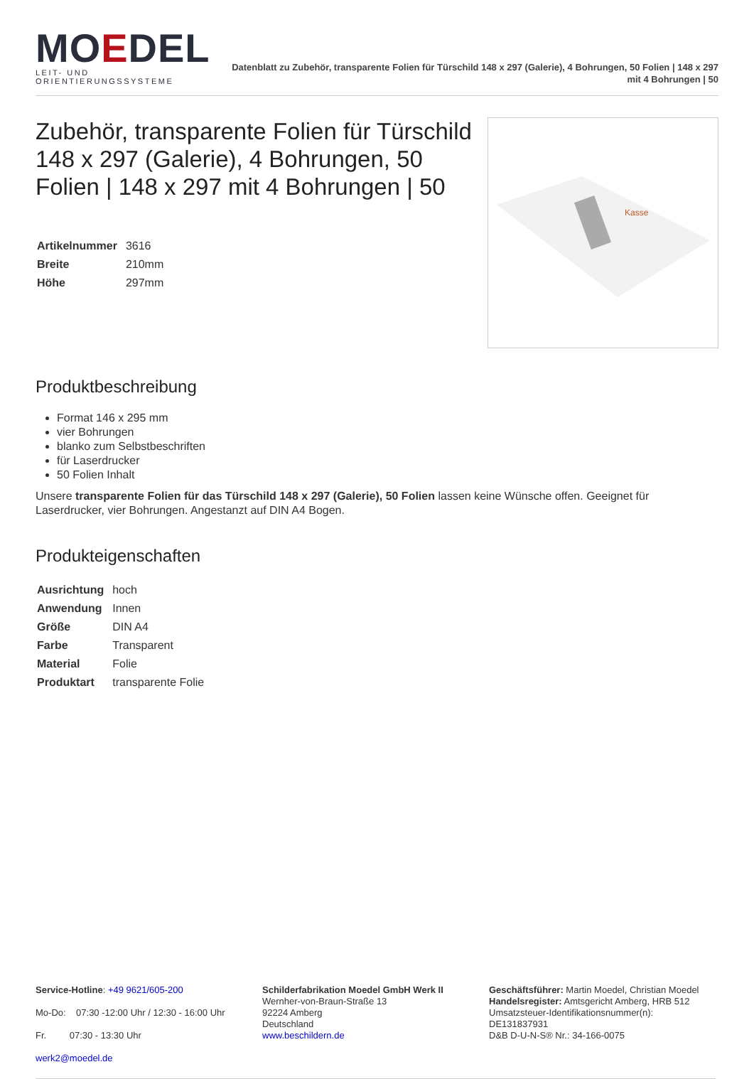MOEDEL
LEIT- UND ORIENTIERUNGSSYSTEME
Datenblatt zu Zubehör, transparente Folien für Türschild 148 x 297 (Galerie), 4 Bohrungen, 50 Folien | 148 x 297 mit 4 Bohrungen | 50
Zubehör, transparente Folien für Türschild 148 x 297 (Galerie), 4 Bohrungen, 50 Folien | 148 x 297 mit 4 Bohrungen | 50
| Artikelnummer | 3616 |
| Breite | 210mm |
| Höhe | 297mm |
Kasse
Produktbeschreibung
Format 146 x 295 mm
vier Bohrungen
blanko zum Selbstbeschriften
für Laserdrucker
50 Folien Inhalt
Unsere transparente Folien für das Türschild 148 x 297 (Galerie), 50 Folien lassen keine Wünsche offen. Geeignet für Laserdrucker, vier Bohrungen. Angestanzt auf DIN A4 Bogen.
Produkteigenschaften
| Ausrichtung | hoch |
| Anwendung | Innen |
| Größe | DIN A4 |
| Farbe | Transparent |
| Material | Folie |
| Produktart | transparente Folie |
Service-Hotline: +49 9621/605-200
Mo-Do: 07:30 -12:00 Uhr / 12:30 - 16:00 Uhr
Fr. 07:30 - 13:30 Uhr
werk2@moedel.de
Schilderfabrikation Moedel GmbH Werk II
Wernher-von-Braun-Straße 13
92224 Amberg
Deutschland
www.beschildern.de
Geschäftsführer: Martin Moedel, Christian Moedel
Handelsregister: Amtsgericht Amberg, HRB 512
Umsatzsteuer-Identifikationsnummer(n):
DE131837931
D&B D-U-N-S® Nr.: 34-166-0075